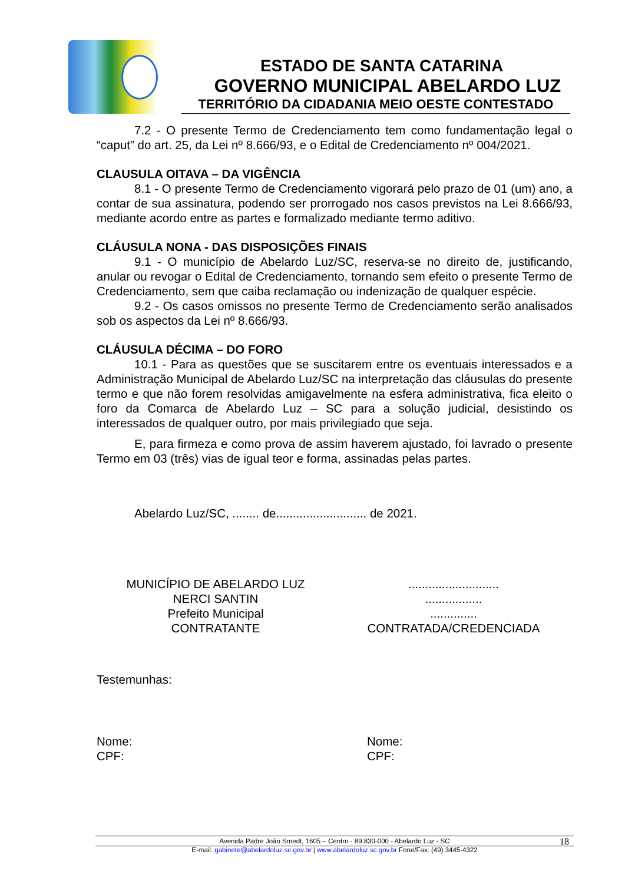ESTADO DE SANTA CATARINA
GOVERNO MUNICIPAL ABELARDO LUZ
TERRITÓRIO DA CIDADANIA MEIO OESTE CONTESTADO
7.2 - O presente Termo de Credenciamento tem como fundamentação legal o “caput” do art. 25, da Lei nº 8.666/93, e o Edital de Credenciamento nº 004/2021.
CLAUSULA OITAVA – DA VIGÊNCIA
8.1 - O presente Termo de Credenciamento vigorará pelo prazo de 01 (um) ano, a contar de sua assinatura, podendo ser prorrogado nos casos previstos na Lei 8.666/93, mediante acordo entre as partes e formalizado mediante termo aditivo.
CLÁUSULA NONA - DAS DISPOSIÇÕES FINAIS
9.1 - O município de Abelardo Luz/SC, reserva-se no direito de, justificando, anular ou revogar o Edital de Credenciamento, tornando sem efeito o presente Termo de Credenciamento, sem que caiba reclamação ou indenização de qualquer espécie.
9.2 - Os casos omissos no presente Termo de Credenciamento serão analisados sob os aspectos da Lei nº 8.666/93.
CLÁUSULA DÉCIMA – DO FORO
10.1 - Para as questões que se suscitarem entre os eventuais interessados e a Administração Municipal de Abelardo Luz/SC na interpretação das cláusulas do presente termo e que não forem resolvidas amigavelmente na esfera administrativa, fica eleito o foro da Comarca de Abelardo Luz – SC para a solução judicial, desistindo os interessados de qualquer outro, por mais privilegiado que seja.
E, para firmeza e como prova de assim haverem ajustado, foi lavrado o presente Termo em 03 (três) vias de igual teor e forma, assinadas pelas partes.
Abelardo Luz/SC, ........ de........................... de 2021.
MUNICÍPIO DE ABELARDO LUZ
NERCI SANTIN
Prefeito Municipal
CONTRATANTE
...........................
.................
..............
CONTRATADA/CREDENCIADA
Testemunhas:
Nome:
CPF:
Nome:
CPF:
Avenida Padre João Smedt, 1605 – Centro - 89.830-000 - Abelardo Luz - SC 18
E-mail: gabinete@abelardoluz.sc.gov.br | www.abelardoluz.sc.gov.br Fone/Fax: (49) 3445-4322